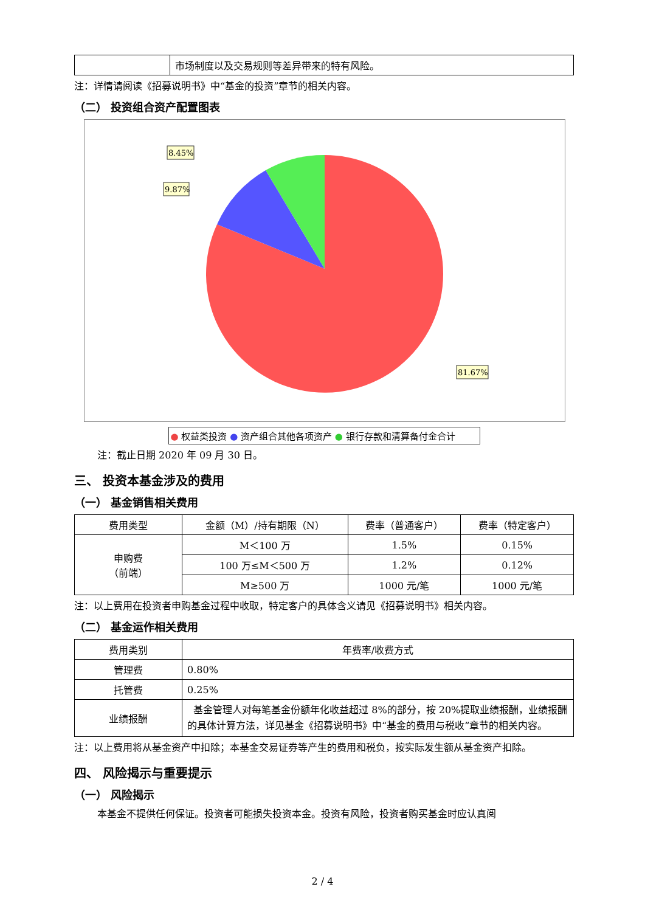| | 市场制度以及交易规则等差异带来的特有风险。 |
注：详情请阅读《招募说明书》中“基金的投资”章节的相关内容。
（二） 投资组合资产配置图表
8.45%
9.87%
81.67%
● 权益类投资 ● 资产组合其他各项资产 ● 银行存款和清算备付金合计
注：截止日期 2020 年 09 月 30 日。
三、 投资本基金涉及的费用
（一） 基金销售相关费用
| 费用类型 | 金额（M）/持有期限（N） | 费率（普通客户） | 费率（特定客户） |
| 申购费 （前端） | M＜100 万 | 1.5% | 0.15% |
| | 100 万≤M＜500 万 | 1.2% | 0.12% |
| | M≥500 万 | 1000 元/笔 | 1000 元/笔 |
注：以上费用在投资者申购基金过程中收取，特定客户的具体含义请见《招募说明书》相关内容。
（二） 基金运作相关费用
| 费用类别 | 年费率/收费方式 |
| 管理费 | 0.80% |
| 托管费 | 0.25% |
| 业绩报酬 | 基金管理人对每笔基金份额年化收益超过 8%的部分，按 20%提取业绩报酬，业绩报酬的具体计算方法，详见基金《招募说明书》中“基金的费用与税收”章节的相关内容。 |
注：以上费用将从基金资产中扣除；本基金交易证券等产生的费用和税负，按实际发生额从基金资产扣除。
四、 风险揭示与重要提示
（一） 风险揭示
本基金不提供任何保证。投资者可能损失投资本金。投资有风险，投资者购买基金时应认真阅
2 / 4